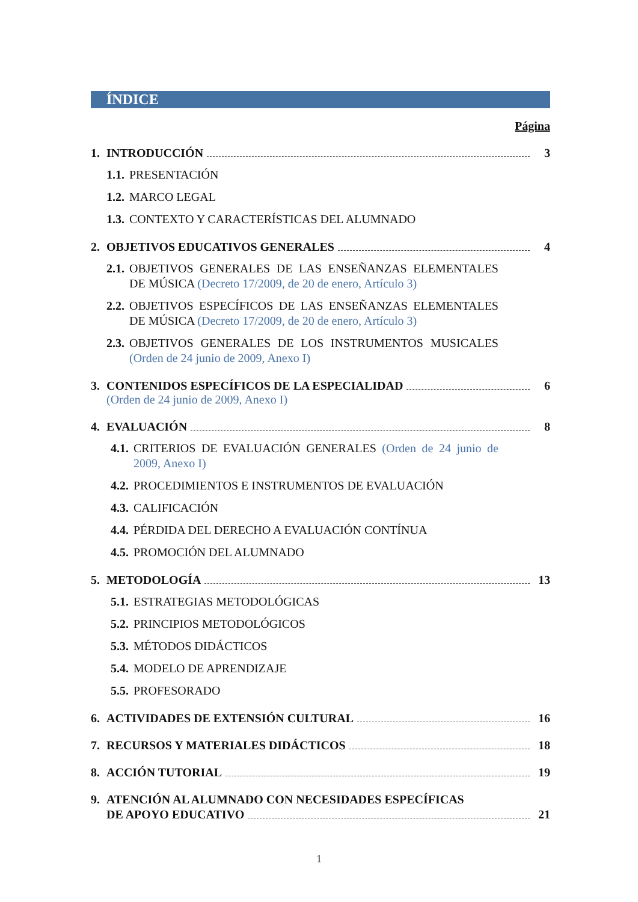ÍNDICE
Página
1. INTRODUCCIÓN 3
1.1. PRESENTACIÓN
1.2. MARCO LEGAL
1.3. CONTEXTO Y CARACTERÍSTICAS DEL ALUMNADO
2. OBJETIVOS EDUCATIVOS GENERALES 4
2.1. OBJETIVOS GENERALES DE LAS ENSEÑANZAS ELEMENTALES DE MÚSICA (Decreto 17/2009, de 20 de enero, Artículo 3)
2.2. OBJETIVOS ESPECÍFICOS DE LAS ENSEÑANZAS ELEMENTALES DE MÚSICA (Decreto 17/2009, de 20 de enero, Artículo 3)
2.3. OBJETIVOS GENERALES DE LOS INSTRUMENTOS MUSICALES (Orden de 24 junio de 2009, Anexo I)
3. CONTENIDOS ESPECÍFICOS DE LA ESPECIALIDAD 6
(Orden de 24 junio de 2009, Anexo I)
4. EVALUACIÓN 8
4.1. CRITERIOS DE EVALUACIÓN GENERALES (Orden de 24 junio de 2009, Anexo I)
4.2. PROCEDIMIENTOS E INSTRUMENTOS DE EVALUACIÓN
4.3. CALIFICACIÓN
4.4. PÉRDIDA DEL DERECHO A EVALUACIÓN CONTÍNUA
4.5. PROMOCIÓN DEL ALUMNADO
5. METODOLOGÍA 13
5.1. ESTRATEGIAS METODOLÓGICAS
5.2. PRINCIPIOS METODOLÓGICOS
5.3. MÉTODOS DIDÁCTICOS
5.4. MODELO DE APRENDIZAJE
5.5. PROFESORADO
6. ACTIVIDADES DE EXTENSIÓN CULTURAL 16
7. RECURSOS Y MATERIALES DIDÁCTICOS 18
8. ACCIÓN TUTORIAL 19
9. ATENCIÓN AL ALUMNADO CON NECESIDADES ESPECÍFICAS
DE APOYO EDUCATIVO 21
1